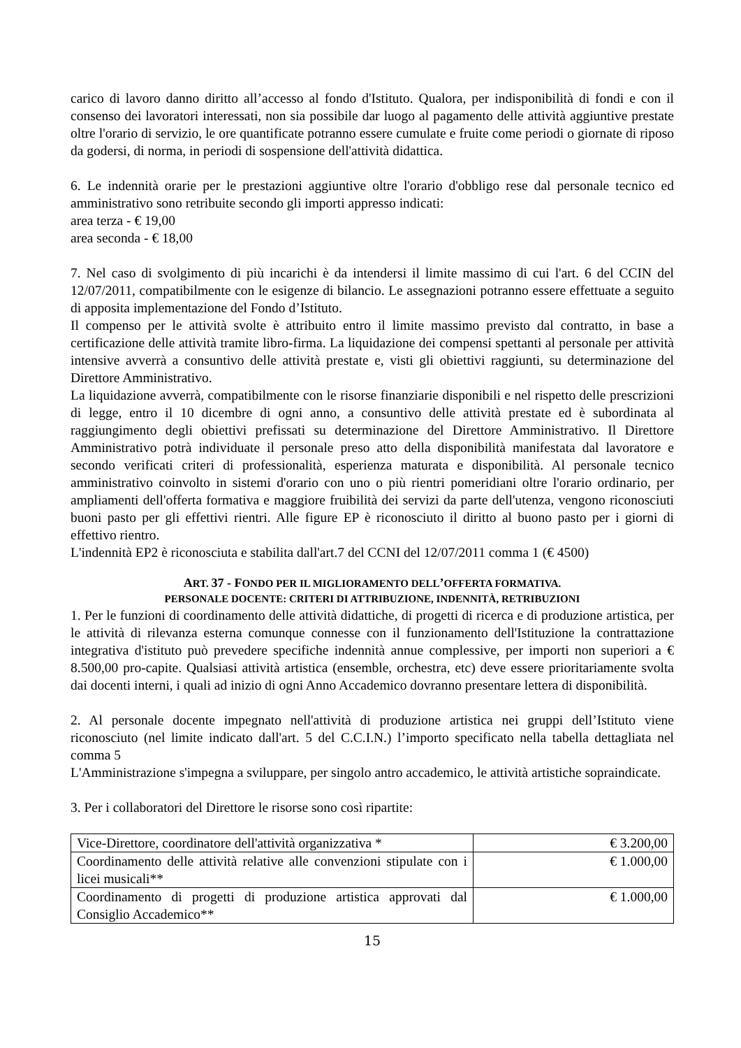carico di lavoro danno diritto all’accesso al fondo d'Istituto. Qualora, per indisponibilità di fondi e con il consenso dei lavoratori interessati, non sia possibile dar luogo al pagamento delle attività aggiuntive prestate oltre l'orario di servizio, le ore quantificate potranno essere cumulate e fruite come periodi o giornate di riposo da godersi, di norma, in periodi di sospensione dell'attività didattica.
6. Le indennità orarie per le prestazioni aggiuntive oltre l'orario d'obbligo rese dal personale tecnico ed amministrativo sono retribuite secondo gli importi appresso indicati:
area terza - € 19,00
area seconda - € 18,00
7. Nel caso di svolgimento di più incarichi è da intendersi il limite massimo di cui l'art. 6 del CCIN del 12/07/2011, compatibilmente con le esigenze di bilancio. Le assegnazioni potranno essere effettuate a seguito di apposita implementazione del Fondo d’Istituto.
Il compenso per le attività svolte è attribuito entro il limite massimo previsto dal contratto, in base a certificazione delle attività tramite libro-firma. La liquidazione dei compensi spettanti al personale per attività intensive avverrà a consuntivo delle attività prestate e, visti gli obiettivi raggiunti, su determinazione del Direttore Amministrativo.
La liquidazione avverrà, compatibilmente con le risorse finanziarie disponibili e nel rispetto delle prescrizioni di legge, entro il 10 dicembre di ogni anno, a consuntivo delle attività prestate ed è subordinata al raggiungimento degli obiettivi prefissati su determinazione del Direttore Amministrativo. Il Direttore Amministrativo potrà individuate il personale preso atto della disponibilità manifestata dal lavoratore e secondo verificati criteri di professionalità, esperienza maturata e disponibilità. Al personale tecnico amministrativo coinvolto in sistemi d'orario con uno o più rientri pomeridiani oltre l'orario ordinario, per ampliamenti dell'offerta formativa e maggiore fruibilità dei servizi da parte dell'utenza, vengono riconosciuti buoni pasto per gli effettivi rientri. Alle figure EP è riconosciuto il diritto al buono pasto per i giorni di effettivo rientro.
L'indennità EP2 è riconosciuta e stabilita dall'art.7 del CCNI del 12/07/2011 comma 1 (€ 4500)
ART. 37 - FONDO PER IL MIGLIORAMENTO DELL’OFFERTA FORMATIVA.
PERSONALE DOCENTE: CRITERI DI ATTRIBUZIONE, INDENNITÀ, RETRIBUZIONI
1. Per le funzioni di coordinamento delle attività didattiche, di progetti di ricerca e di produzione artistica, per le attività di rilevanza esterna comunque connesse con il funzionamento dell'Istituzione la contrattazione integrativa d'istituto può prevedere specifiche indennità annue complessive, per importi non superiori a € 8.500,00 pro-capite. Qualsiasi attività artistica (ensemble, orchestra, etc) deve essere prioritariamente svolta dai docenti interni, i quali ad inizio di ogni Anno Accademico dovranno presentare lettera di disponibilità.
2. Al personale docente impegnato nell'attività di produzione artistica nei gruppi dell’Istituto viene riconosciuto (nel limite indicato dall'art. 5 del C.C.I.N.) l’importo specificato nella tabella dettagliata nel comma 5
L'Amministrazione s'impegna a sviluppare, per singolo antro accademico, le attività artistiche sopraindicate.
3. Per i collaboratori del Direttore le risorse sono così ripartite:
| Vice-Direttore, coordinatore dell'attività organizzativa * | € 3.200,00 |
| Coordinamento delle attività relative alle convenzioni stipulate con i licei musicali** | € 1.000,00 |
| Coordinamento di progetti di produzione artistica approvati dal Consiglio Accademico** | € 1.000,00 |
15